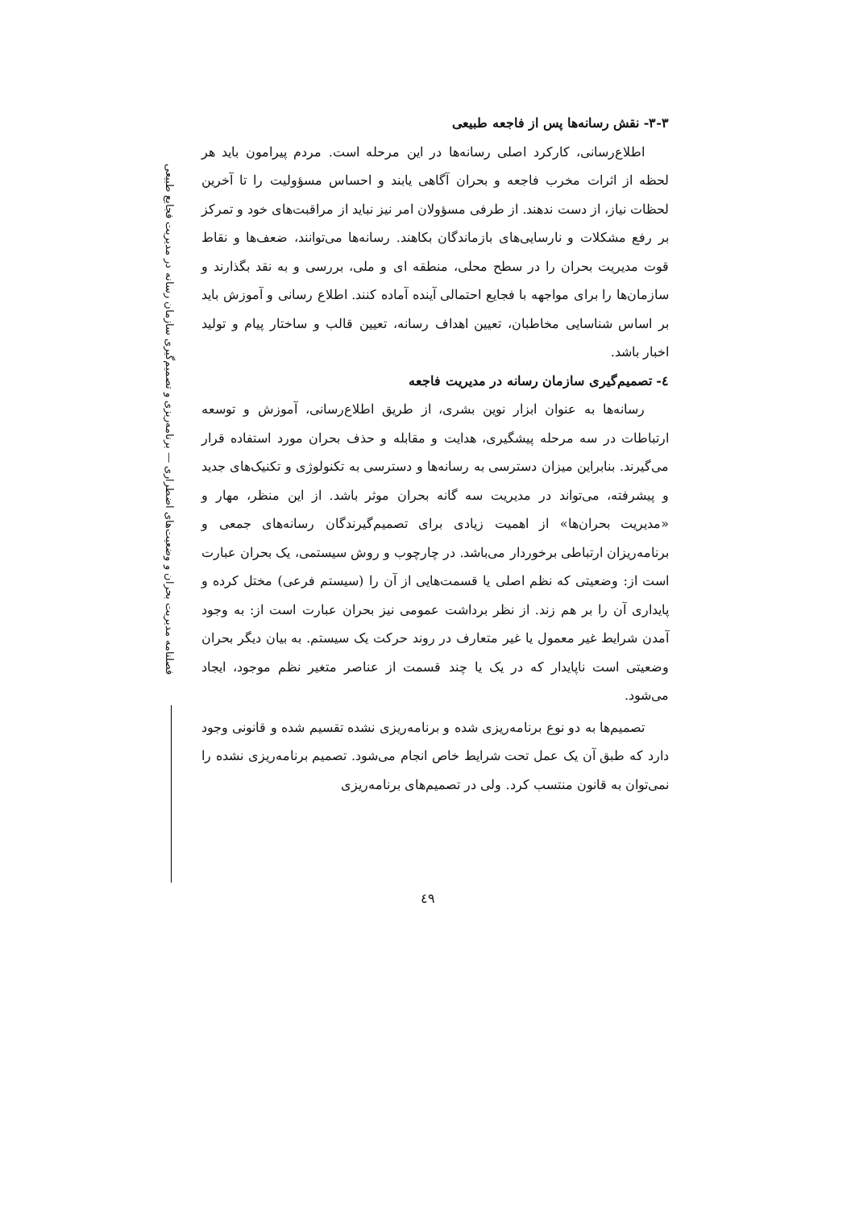فصلنامه مدیریت بحران و وضعیت‌های اضطراری — برنامه‌ریزی و تصمیم‌گیری سازمان رسانه در مدیریت فجایع طبیعی
۳-۳- نقش رسانه‌ها پس از فاجعه طبیعی
اطلاع‌رسانی، کارکرد اصلی رسانه‌ها در این مرحله است. مردم پیرامون باید هر لحظه از اثرات مخرب فاجعه و بحران آگاهی یابند و احساس مسؤولیت را تا آخرین لحظات نیاز، از دست ندهند. از طرفی مسؤولان امر نیز نباید از مراقبت‌های خود و تمرکز بر رفع مشکلات و نارسایی‌های بازماندگان بکاهند. رسانه‌ها می‌توانند، ضعف‌ها و نقاط قوت مدیریت بحران را در سطح محلی، منطقه ای و ملی، بررسی و به نقد بگذارند و سازمان‌ها را برای مواجهه با فجایع احتمالی آینده آماده کنند. اطلاع رسانی و آموزش باید بر اساس شناسایی مخاطبان، تعیین اهداف رسانه، تعیین قالب و ساختار پیام و تولید اخبار باشد.
٤- تصمیم‌گیری سازمان رسانه در مدیریت فاجعه
رسانه‌ها به عنوان ابزار نوین بشری، از طریق اطلاع‌رسانی، آموزش و توسعه ارتباطات در سه مرحله پیشگیری، هدایت و مقابله و حذف بحران مورد استفاده قرار می‌گیرند. بنابراین میزان دسترسی به رسانه‌ها و دسترسی به تکنولوژی و تکنیک‌های جدید و پیشرفته، می‌تواند در مدیریت سه گانه بحران موثر باشد. از این منظر، مهار و «مدیریت بحران‌ها» از اهمیت زیادی برای تصمیم‌گیرندگان رسانه‌های جمعی و برنامه‌ریزان ارتباطی برخوردار می‌باشد. در چارچوب و روش سیستمی، یک بحران عبارت است از: وضعیتی که نظم اصلی یا قسمت‌هایی از آن را (سیستم فرعی) مختل کرده و پایداری آن را بر هم زند. از نظر برداشت عمومی نیز بحران عبارت است از: به وجود آمدن شرایط غیر معمول یا غیر متعارف در روند حرکت یک سیستم. به بیان دیگر بحران وضعیتی است ناپایدار که در یک یا چند قسمت از عناصر متغیر نظم موجود، ایجاد می‌شود.
تصمیم‌ها به دو نوع برنامه‌ریزی شده و برنامه‌ریزی نشده تقسیم شده و قانونی وجود دارد که طبق آن یک عمل تحت شرایط خاص انجام می‌شود. تصمیم برنامه‌ریزی نشده را نمی‌توان به قانون منتسب کرد. ولی در تصمیم‌های برنامه‌ریزی
٤٩